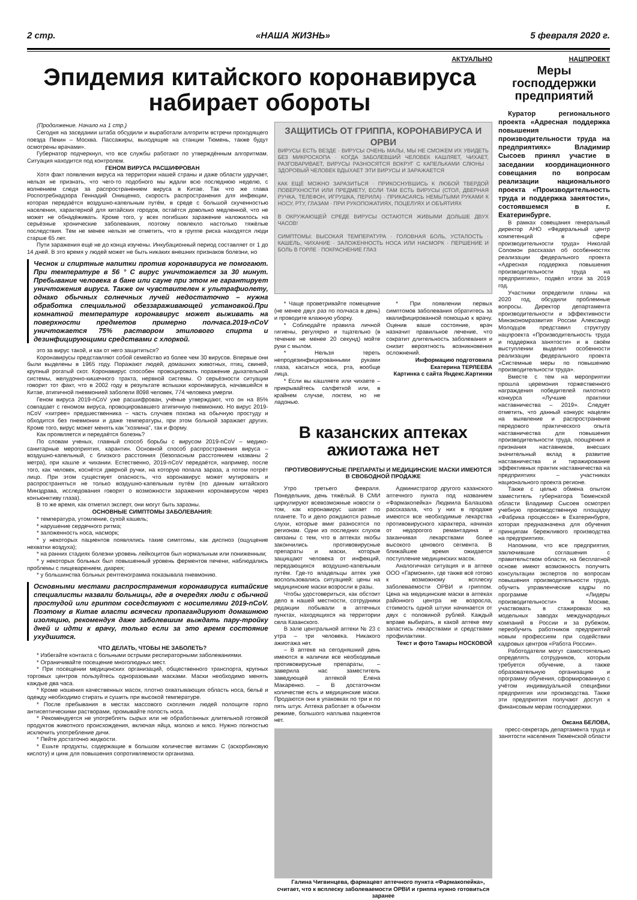2 стр. «НАША ЖИЗНЬ» 5 февраля 2020 г.
АКТУАЛЬНО
Эпидемия китайского коронавируса набирает обороты
(Продолжение. Начало на 1 стр.)
Сегодня на заседании штаба обсудили и выработали алгоритм встречи проходящего поезда Пекин – Москва. Пассажиры, выходящие на станции Тюмень, также будут осмотрены врачами».
Губернатор подчеркнул, что все службы работают по утверждённым алгоритмам. Ситуация находится под контролем.
ГЕНОМ ВИРУСА РАСШИФРОВАН
Хотя факт появления вируса на территории нашей страны и даже области удручает, нельзя не признать, что чего-то подобного мы ждали всю последнюю неделю, с волнением следя за распространением вируса в Китае. Так что же глава Роспотребнадзора Геннадий Онищенко, скорость распространения для инфекции, которая передаётся воздушно-капельным путём, в среде с большой скученностью населения, характерной для китайских городов, остаётся довольно медленной, что не может не обнадёживать. Кроме того, у всех погибших заражение наложилось на серьёзные хронические заболевания, поэтому повлекло настолько тяжёлые последствия. Тем не менее нельзя не отметить, что в группе риска находятся люди старше 65 лет.
Пути заражения ещё не до конца изучены. Инкубационный период составляет от 1 до 14 дней. В это время у людей может не быть никаких внешних признаков болезни, но
Чеснок и спиртные напитки против коронавируса не помогают. При температуре в 56 ° С вирус уничтожается за 30 минут. Пребывание человека в бане или сауне при этом не гарантирует уничтожения вируса. Также он чувствителен к ультрафиолету, однако обычных солнечных лучей недостаточно – нужна обработка специальной обеззараживающей установкой.При комнатной температуре коронавирус может выживать на поверхности предметов примерно полчаса.2019-nCoV уничтожается 75% раствором этилового спирта и дезинфицирующими средствами с хлоркой.
это за вирус такой, и как от него защититься?
Коронавирусы представляют собой семейство из более чем 30 вирусов. Впервые они были выделены в 1965 году. Поражают людей, домашних животных, птиц, свиней, крупный рогатый скот. Коронавирус способен провоцировать поражение дыхательной системы, желудочно-кишечного тракта, нервной системы. О серьёзности ситуации говорит тот факт, что в 2002 году в результате вспышки коронавируса, начавшейся в Китае, атипичной пневмонией заболели 8098 человек, 774 человека умерли.
Геном вируса 2019-nCoV уже расшифрован, учёные утверждают, что он на 85% совпадает с геномом вируса, провоцировавшего атипичную пневмонию. Но вирус 2019-nCoV «хитрее» предшественника – часть случаев похожа на обычную простуду и обходится без пневмонии и даже температуры, при этом больной заражает других. Кроме того, вирус может менять как "хозяина", так и форму.
Как проявляется и передаётся болезнь?
По словам ученых, главный способ борьбы с вирусом 2019-nCoV – медико-санитарные мероприятия, карантин. Основной способ распространения вируса – воздушно-капельный, с близкого расстояния (безопасным расстоянием названы 2 метра), при кашле и чихании. Естественно, 2019-nCoV передаётся, например, после того, как человек, коснётся дверной ручки, на которую попала зараза, а потом потрёт лицо. При этом существует опасность, что коронавирус может мутировать и распространяться не только воздушно-капельным путём (по данным китайского Минздрава, исследования говорят о возможности заражения коронавирусом через конъюнктиву глаза).
В то же время, как отметил эксперт, они могут быть заразны.
ОСНОВНЫЕ СИМПТОМЫ ЗАБОЛЕВАНИЯ:
* температура, утомление, сухой кашель;
* нарушение сердечного ритма;
* заложенность носа, насморк;
* у некоторых пациентов появлялись такие симптомы, как диспноэ (ощущение нехватки воздуха);
* на ранних стадиях болезни уровень лейкоцитов был нормальным или пониженным;
* у некоторых больных был повышенный уровень ферментов печени, наблюдались проблемы с пищеварением, диарея;
* у большинства больных рентгенограмма показывала пневмонию.
Основными местами распространения коронавируса китайские специалисты назвали больницы, где в очередях люди с обычной простудой или гриппом соседствуют с носителями 2019-nCoV. Поэтому в Китае власти всячески пропагандируют домашнюю изоляцию, рекомендуя даже заболевшим выждать пару-тройку дней и идти к врачу, только если за это время состояние ухудшится.
ЧТО ДЕЛАТЬ, ЧТОБЫ НЕ ЗАБОЛЕТЬ?
* Избегайте контакта с больными острыми респираторными заболеваниями.
* Ограничивайте посещение многолюдных мест.
* При посещении медицинских организаций, общественного транспорта, крупных торговых центров пользуйтесь одноразовыми масками. Маски необходимо менять каждые два часа.
* Кроме ношения качественных масок, плотно охватывающих область носа, бельё и одежду необходимо стирать и сушить при высокой температуре.
* После пребывания в местах массового скопления людей полощите горло антисептическими растворами, промывайте полость носа.
* Рекомендуется не употреблять сырых или не обработанных длительной готовкой продуктов животного происхождения, включая яйца, молоко и мясо. Нужно полностью исключить употребление дичи.
* Пейте достаточно жидкости.
* Ешьте продукты, содержащие в большом количестве витамин С (аскорбиновую кислоту) и цинк для повышения сопротивляемости организма.
ЗАЩИТИСЬ ОТ ГРИППА, КОРОНАВИРУСА И ОРВИ
ВИРУСЫ ЕСТЬ ВЕЗДЕ · ВИРУСЫ ОЧЕНЬ МАЛЫ, МЫ НЕ СМОЖЕМ ИХ УВИДЕТЬ БЕЗ МИКРОСКОПА · КОГДА ЗАБОЛЕВШИЙ ЧЕЛОВЕК КАШЛЯЕТ, ЧИХАЕТ, РАЗГОВАРИВАЕТ, ВИРУСЫ РАЗНОСЯТСЯ ВОКРУГ С КАПЕЛЬКАМИ СЛЮНЫ · ЗДОРОВЫЙ ЧЕЛОВЕК ВДЫХАЕТ ЭТИ ВИРУСЫ И ЗАРАЖАЕТСЯ
КАК ЕЩЁ МОЖНО ЗАРАЗИТЬСЯ · ПРИКОСНУВШИСЬ К ЛЮБОЙ ТВЕРДОЙ ПОВЕРХНОСТИ ИЛИ ПРЕДМЕТУ, ЕСЛИ ТАМ ЕСТЬ ВИРУСЫ (СТОЛ, ДВЕРНАЯ РУЧКА, ТЕЛЕФОН, ИГРУШКА, ПЕРИЛА) · ПРИКАСАЯСЬ НЕМЫТЫМИ РУКАМИ К НОСУ, РТУ, ГЛАЗАМ · ПРИ РУКОПОЖАТИЯХ, ПОЦЕЛУЯХ И ОБЪЯТИЯХ
В ОКРУЖАЮЩЕЙ СРЕДЕ ВИРУСЫ ОСТАЮТСЯ ЖИВЫМИ ДОЛЬШЕ ДВУХ ЧАСОВ!
СИМПТОМЫ: ВЫСОКАЯ ТЕМПЕРАТУРА · ГОЛОВНАЯ БОЛЬ, УСТАЛОСТЬ · КАШЕЛЬ, ЧИХАНИЕ · ЗАЛОЖЕННОСТЬ НОСА ИЛИ НАСМОРК · ПЕРШЕНИЕ И БОЛЬ В ГОРЛЕ · ПОКРАСНЕНИЕ ГЛАЗ
* Чаще проветривайте помещение (не менее двух раз по полчаса в день) и проводите влажную уборку.
* Соблюдайте правила личной гигиены, регулярно и тщательно (в течение не менее 20 секунд) мойте руки с мылом.
* Нельзя тереть непродезинфицированными руками глаза, касаться носа, рта, вообще лица.
* Если вы кашляете или чихаете – прикрывайтесь салфеткой или, в крайнем случае, локтем, но не ладонью.
* При появлении первых симптомов заболевания обратитесь за квалифицированной помощью к врачу. Оценив ваше состояние, врач назначит правильное лечение, что сократит длительность заболевания и снизит вероятность возникновения осложнений.
Информацию подготовила Екатерина ТЕРЛЕЕВА
Картинка с сайта Яндекс.Картинки
В казанских аптеках ажиотажа нет
ПРОТИВОВИРУСНЫЕ ПРЕПАРАТЫ И МЕДИЦИНСКИЕ МАСКИ ИМЕЮТСЯ В СВОБОДНОЙ ПРОДАЖЕ
Утро третьего февраля. Понедельник, день тяжёлый. В СМИ циркулируют всевозможные новости о том, как коронавирус шагает по планете. То и дело рождаются разные слухи, которые вмиг разносятся по регионам. Одни из последних слухов связаны с тем, что в аптеках якобы закончились противовирусные препараты и маски, которые защищают человека от инфекций, передающихся воздушно-капельным путём. Где-то владельцы аптек уже воспользовались ситуацией: цены на медицинские маски возросли в разы.
Чтобы удостовериться, как обстоит дело в нашей местности, сотрудники редакции побывали в аптечных пунктах, находящихся на территории села Казанского.
В зале центральной аптеки № 23 с утра – три человека. Никакого ажиотажа нет.
– В аптеке на сегодняшний день имеются в наличии все необходимые противовирусные препараты, – заверила нас заместитель заведующей аптекой Елена Макаренко. – В достаточном количестве есть и медицинские маски. Продаются они в упаковках по три и по пять штук. Аптека работает в обычном режиме, большого наплыва пациентов нет.
Администратор другого казанского аптечного пункта под названием «Фармакопейка» Людмила Балашова рассказала, что у них в продаже имеются все необходимые лекарства противовирусного характера, начиная от недорогого ремантадина и заканчивая лекарствами более высокого ценового сегмента. В ближайшее время ожидается поступление медицинских масок.
Аналогичная ситуация и в аптеке ООО «Гармония», где также всё готово к возможному всплеску заболеваемости ОРВИ и гриппом. Цена на медицинские маски в аптеках районного центра не возросла, стоимость одной штуки начинается от двух с половиной рублей. Каждый вправе выбирать, в какой аптеке ему запастись лекарствами и средствами профилактики.
Текст и фото Тамары НОСКОВОЙ
Галина Чигвинцева, фармацевт аптечного пункта «Фармакопейка», считает, что к всплеску заболеваемости ОРВИ и гриппа нужно готовиться заранее
НАЦПРОЕКТ
Меры господдержки предприятий
Куратор регионального проекта «Адресная поддержка повышения производительности труда на предприятиях» Владимир Сысоев принял участие в заседании координационного совещания по вопросам реализации национального проекта «Производительность труда и поддержка занятости», состоявшемся в г. Екатеринбурге.
В рамках совещания генеральный директор АНО «Федеральный центр компетенций в сфере производительности труда» Николай Соломон рассказал об особенностях реализации федерального проекта «Адресная поддержка повышения производительности труда на предприятиях», подвёл итоги за 2019 год.
Участники определили планы на 2020 год, обсудили проблемные вопросы. Директор департамента производительности и эффективности Минэкономразвития России Александр Молодцов представил структуру нацпроекта «Производительность труда и поддержка занятости» и в своём выступлении выделил особенности реализации федерального проекта «Системные меры по повышению производительности труда».
Вместе с тем на мероприятии прошла церемония торжественного награждения победителей пилотного конкурса «Лучшие практики наставничества – 2019». Следует отметить, что данный конкурс нацелен на выявление и распространение передового практического опыта наставничества для повышения производительности труда, поощрения и признания наставников, внесших значительный вклад в развитие наставничества и тиражирование эффективных практик наставничества на предприятиях – участниках национального проекта регионе.
Также с целью обмена опытом заместитель губернатора Тюменской области Владимир Сысоев осмотрел учебную производственную площадку «Фабрика процессов» в Екатеринбурге, которая предназначена для обучения принципам бережливого производства на предприятиях.
Напомним, что все предприятия, заключившие соглашения с правительством области, на бесплатной основе имеют возможность получить консультации экспертов по вопросам повышения производительности труда, обучить управленческие кадры по программе «Лидеры производительности» в Москве, участвовать в стажировках на модельных заводах международных компаний в России и за рубежом, переобучить работников предприятий новым профессиям при содействии кадровых центров «Работа России».
Работодатели могут самостоятельно определять сотрудников, которым требуется обучение, а также образовательную организацию и программу обучения, сформированную с учётом индивидуальной специфики предприятия или производства. Также эти предприятия получают доступ к финансовым мерам господдержки.
Оксана БЕЛОВА,
пресс-секретарь департамента труда и занятости населения Тюменской области